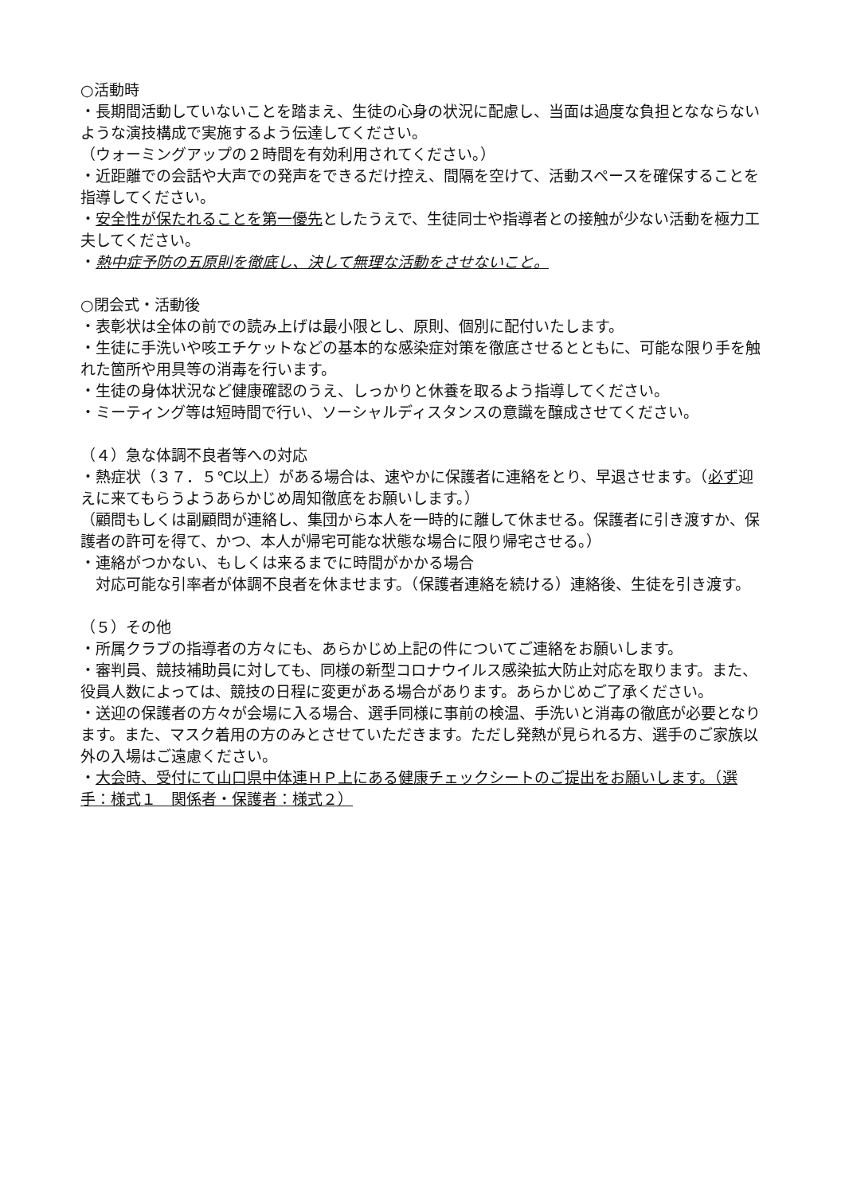○活動時
・長期間活動していないことを踏まえ、生徒の心身の状況に配慮し、当面は過度な負担となならないような演技構成で実施するよう伝達してください。
（ウォーミングアップの２時間を有効利用されてください。）
・近距離での会話や大声での発声をできるだけ控え、間隔を空けて、活動スペースを確保することを指導してください。
・安全性が保たれることを第一優先としたうえで、生徒同士や指導者との接触が少ない活動を極力工夫してください。
・熱中症予防の五原則を徹底し、決して無理な活動をさせないこと。
○閉会式・活動後
・表彰状は全体の前での読み上げは最小限とし、原則、個別に配付いたします。
・生徒に手洗いや咳エチケットなどの基本的な感染症対策を徹底させるとともに、可能な限り手を触れた箇所や用具等の消毒を行います。
・生徒の身体状況など健康確認のうえ、しっかりと休養を取るよう指導してください。
・ミーティング等は短時間で行い、ソーシャルディスタンスの意識を醸成させてください。
（４）急な体調不良者等への対応
・熱症状（３７．５℃以上）がある場合は、速やかに保護者に連絡をとり、早退させます。（必ず迎えに来てもらうようあらかじめ周知徹底をお願いします。）
（顧問もしくは副顧問が連絡し、集団から本人を一時的に離して休ませる。保護者に引き渡すか、保護者の許可を得て、かつ、本人が帰宅可能な状態な場合に限り帰宅させる。）
・連絡がつかない、もしくは来るまでに時間がかかる場合
　対応可能な引率者が体調不良者を休ませます。（保護者連絡を続ける）連絡後、生徒を引き渡す。
（５）その他
・所属クラブの指導者の方々にも、あらかじめ上記の件についてご連絡をお願いします。
・審判員、競技補助員に対しても、同様の新型コロナウイルス感染拡大防止対応を取ります。また、役員人数によっては、競技の日程に変更がある場合があります。あらかじめご了承ください。
・送迎の保護者の方々が会場に入る場合、選手同様に事前の検温、手洗いと消毒の徹底が必要となります。また、マスク着用の方のみとさせていただきます。ただし発熱が見られる方、選手のご家族以外の入場はご遠慮ください。
・大会時、受付にて山口県中体連ＨＰ上にある健康チェックシートのご提出をお願いします。（選手：様式１　関係者・保護者：様式２）